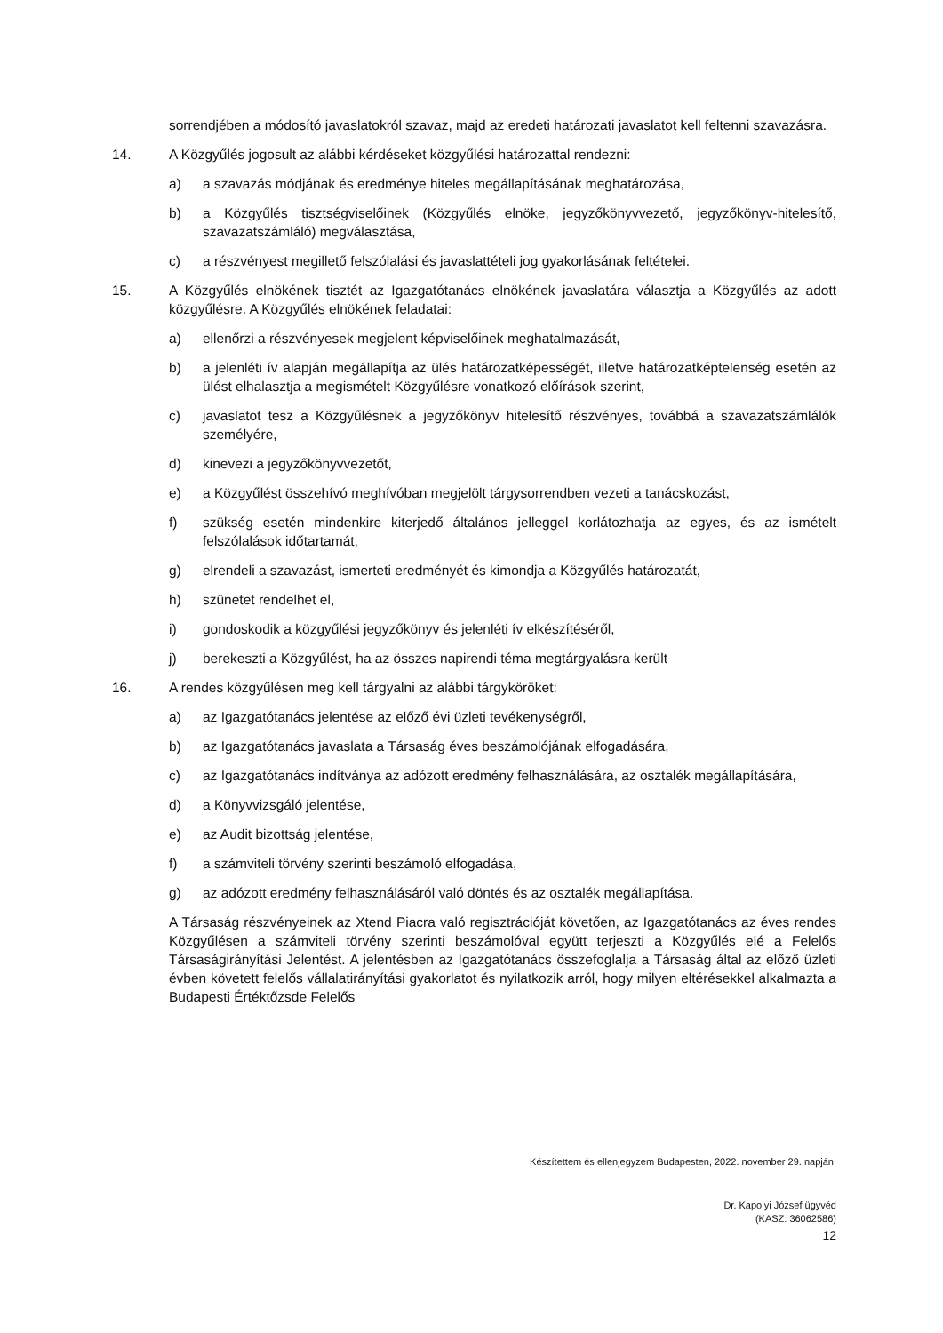sorrendjében a módosító javaslatokról szavaz, majd az eredeti határozati javaslatot kell feltenni szavazásra.
14. A Közgyűlés jogosult az alábbi kérdéseket közgyűlési határozattal rendezni:
a) a szavazás módjának és eredménye hiteles megállapításának meghatározása,
b) a Közgyűlés tisztségviselőinek (Közgyűlés elnöke, jegyzőkönyvvezető, jegyzőkönyv-hitelesítő, szavazatszámláló) megválasztása,
c) a részvényest megillető felszólalási és javaslattételi jog gyakorlásának feltételei.
15. A Közgyűlés elnökének tisztét az Igazgatótanács elnökének javaslatára választja a Közgyűlés az adott közgyűlésre. A Közgyűlés elnökének feladatai:
a) ellenőrzi a részvényesek megjelent képviselőinek meghatalmazását,
b) a jelenléti ív alapján megállapítja az ülés határozatképességét, illetve határozatképtelenség esetén az ülést elhalasztja a megismételt Közgyűlésre vonatkozó előírások szerint,
c) javaslatot tesz a Közgyűlésnek a jegyzőkönyv hitelesítő részvényes, továbbá a szavazatszámlálók személyére,
d) kinevezi a jegyzőkönyvvezetőt,
e) a Közgyűlést összehívó meghívóban megjelölt tárgysorrendben vezeti a tanácskozást,
f) szükség esetén mindenkire kiterjedő általános jelleggel korlátozhatja az egyes, és az ismételt felszólalások időtartamát,
g) elrendeli a szavazást, ismerteti eredményét és kimondja a Közgyűlés határozatát,
h) szünetet rendelhet el,
i) gondoskodik a közgyűlési jegyzőkönyv és jelenléti ív elkészítéséről,
j) berekeszti a Közgyűlést, ha az összes napirendi téma megtárgyalásra került
16. A rendes közgyűlésen meg kell tárgyalni az alábbi tárgyköröket:
a) az Igazgatótanács jelentése az előző évi üzleti tevékenységről,
b) az Igazgatótanács javaslata a Társaság éves beszámolójának elfogadására,
c) az Igazgatótanács indítványa az adózott eredmény felhasználására, az osztalék megállapítására,
d) a Könyvvizsgáló jelentése,
e) az Audit bizottság jelentése,
f) a számviteli törvény szerinti beszámoló elfogadása,
g) az adózott eredmény felhasználásáról való döntés és az osztalék megállapítása.
A Társaság részvényeinek az Xtend Piacra való regisztrációját követően, az Igazgatótanács az éves rendes Közgyűlésen a számviteli törvény szerinti beszámolóval együtt terjeszti a Közgyűlés elé a Felelős Társaságirányítási Jelentést. A jelentésben az Igazgatótanács összefoglalja a Társaság által az előző üzleti évben követett felelős vállalatirányítási gyakorlatot és nyilatkozik arról, hogy milyen eltérésekkel alkalmazta a Budapesti Értéktőzsde Felelős
Készítettem és ellenjegyzem Budapesten, 2022. november 29. napján:
Dr. Kapolyi József ügyvéd
(KASZ: 36062586)
12